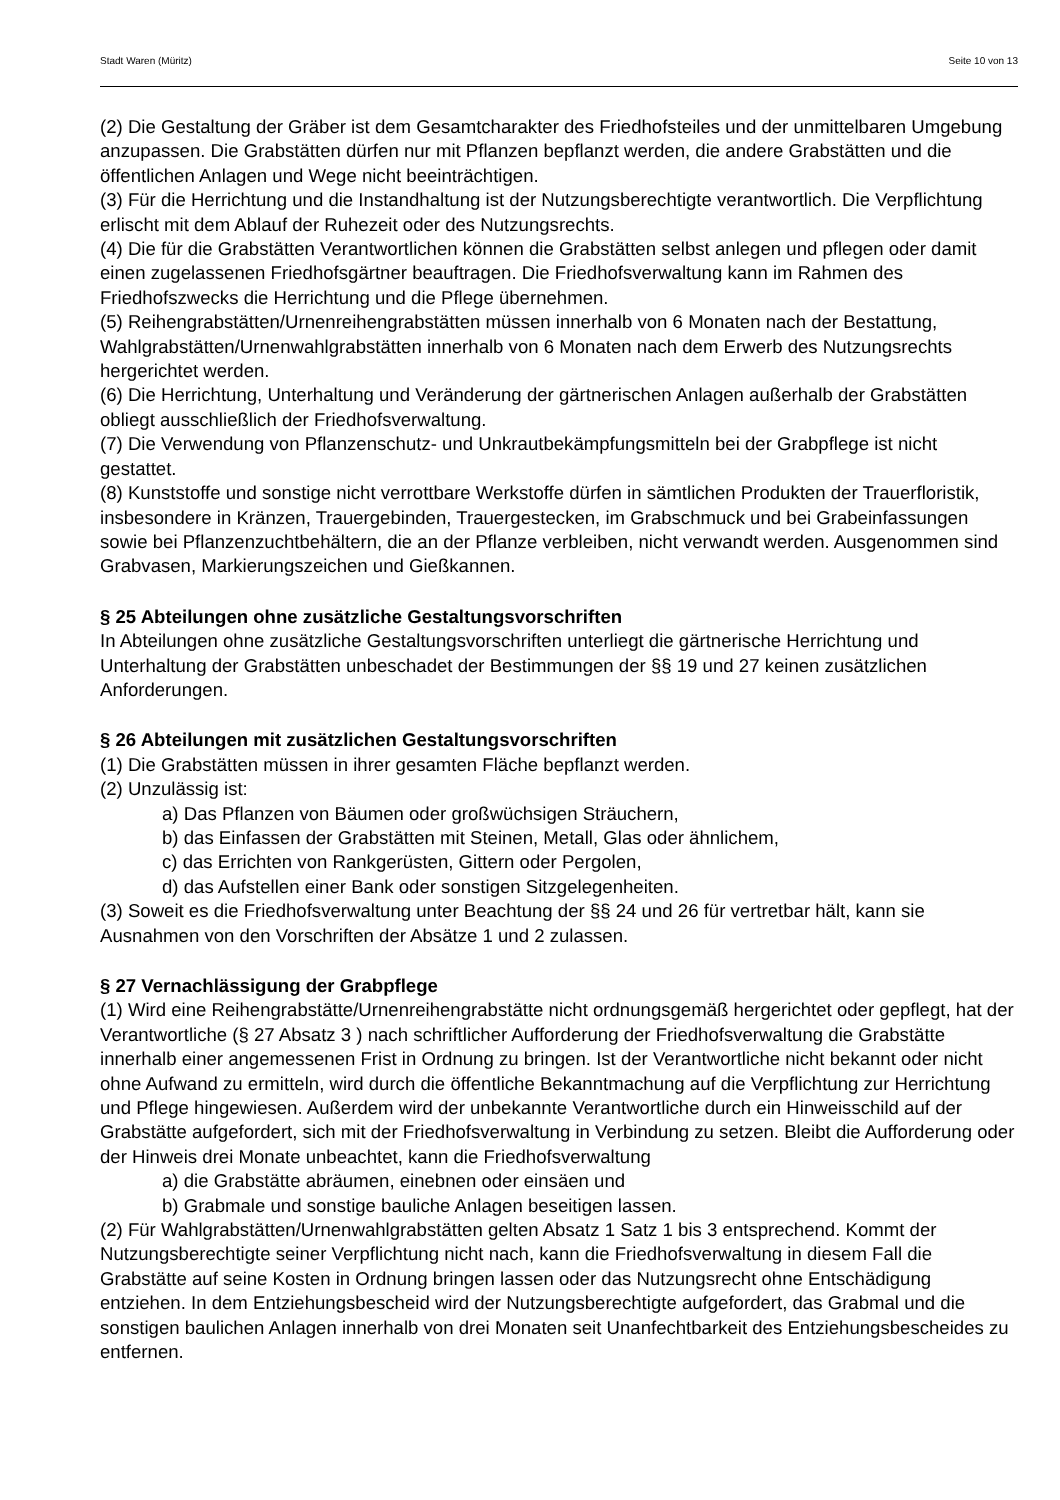Stadt Waren (Müritz) Seite 10 von 13
(2) Die Gestaltung der Gräber ist dem Gesamtcharakter des Friedhofsteiles und der unmittelbaren Umgebung anzupassen. Die Grabstätten dürfen nur mit Pflanzen bepflanzt werden, die andere Grabstätten und die öffentlichen Anlagen und Wege nicht beeinträchtigen.
(3) Für die Herrichtung und die Instandhaltung ist der Nutzungsberechtigte verantwortlich. Die Verpflichtung erlischt mit dem Ablauf der Ruhezeit oder des Nutzungsrechts.
(4) Die für die Grabstätten Verantwortlichen können die Grabstätten selbst anlegen und pflegen oder damit einen zugelassenen Friedhofsgärtner beauftragen. Die Friedhofsverwaltung kann im Rahmen des Friedhofszwecks die Herrichtung und die Pflege übernehmen.
(5) Reihengrabstätten/Urnenreihengrabstätten müssen innerhalb von 6 Monaten nach der Bestattung, Wahlgrabstätten/Urnenwahlgrabstätten innerhalb von 6 Monaten nach dem Erwerb des Nutzungsrechts hergerichtet werden.
(6) Die Herrichtung, Unterhaltung und Veränderung der gärtnerischen Anlagen außerhalb der Grabstätten obliegt ausschließlich der Friedhofsverwaltung.
(7) Die Verwendung von Pflanzenschutz- und Unkrautbekämpfungsmitteln bei der Grabpflege ist nicht gestattet.
(8) Kunststoffe und sonstige nicht verrottbare Werkstoffe dürfen in sämtlichen Produkten der Trauerfloristik, insbesondere in Kränzen, Trauergebinden, Trauergestecken, im Grabschmuck und bei Grabeinfassungen sowie bei Pflanzenzuchtbehältern, die an der Pflanze verbleiben, nicht verwandt werden. Ausgenommen sind Grabvasen, Markierungszeichen und Gießkannen.
§ 25 Abteilungen ohne zusätzliche Gestaltungsvorschriften
In Abteilungen ohne zusätzliche Gestaltungsvorschriften unterliegt die gärtnerische Herrichtung und Unterhaltung der Grabstätten unbeschadet der Bestimmungen der §§ 19 und 27 keinen zusätzlichen Anforderungen.
§ 26 Abteilungen mit zusätzlichen Gestaltungsvorschriften
(1) Die Grabstätten müssen in ihrer gesamten Fläche bepflanzt werden.
(2) Unzulässig ist:
a) Das Pflanzen von Bäumen oder großwüchsigen Sträuchern,
b) das Einfassen der Grabstätten mit Steinen, Metall, Glas oder ähnlichem,
c) das Errichten von Rankgerüsten, Gittern oder Pergolen,
d) das Aufstellen einer Bank oder sonstigen Sitzgelegenheiten.
(3) Soweit es die Friedhofsverwaltung unter Beachtung der §§ 24 und 26 für vertretbar hält, kann sie Ausnahmen von den Vorschriften der Absätze 1 und 2 zulassen.
§ 27 Vernachlässigung der Grabpflege
(1) Wird eine Reihengrabstätte/Urnenreihengrabstätte nicht ordnungsgemäß hergerichtet oder gepflegt, hat der Verantwortliche (§ 27 Absatz 3 ) nach schriftlicher Aufforderung der Friedhofsverwaltung die Grabstätte innerhalb einer angemessenen Frist in Ordnung zu bringen. Ist der Verantwortliche nicht bekannt oder nicht ohne Aufwand zu ermitteln, wird durch die öffentliche Bekanntmachung auf die Verpflichtung zur Herrichtung und Pflege hingewiesen. Außerdem wird der unbekannte Verantwortliche durch ein Hinweisschild auf der Grabstätte aufgefordert, sich mit der Friedhofsverwaltung in Verbindung zu setzen. Bleibt die Aufforderung oder der Hinweis drei Monate unbeachtet, kann die Friedhofsverwaltung
a) die Grabstätte abräumen, einebnen oder einsäen und
b) Grabmale und sonstige bauliche Anlagen beseitigen lassen.
(2) Für Wahlgrabstätten/Urnenwahlgrabstätten gelten Absatz 1 Satz 1 bis 3 entsprechend. Kommt der Nutzungsberechtigte seiner Verpflichtung nicht nach, kann die Friedhofsverwaltung in diesem Fall die Grabstätte auf seine Kosten in Ordnung bringen lassen oder das Nutzungsrecht ohne Entschädigung entziehen. In dem Entziehungsbescheid wird der Nutzungsberechtigte aufgefordert, das Grabmal und die sonstigen baulichen Anlagen innerhalb von drei Monaten seit Unanfechtbarkeit des Entziehungsbescheides zu entfernen.